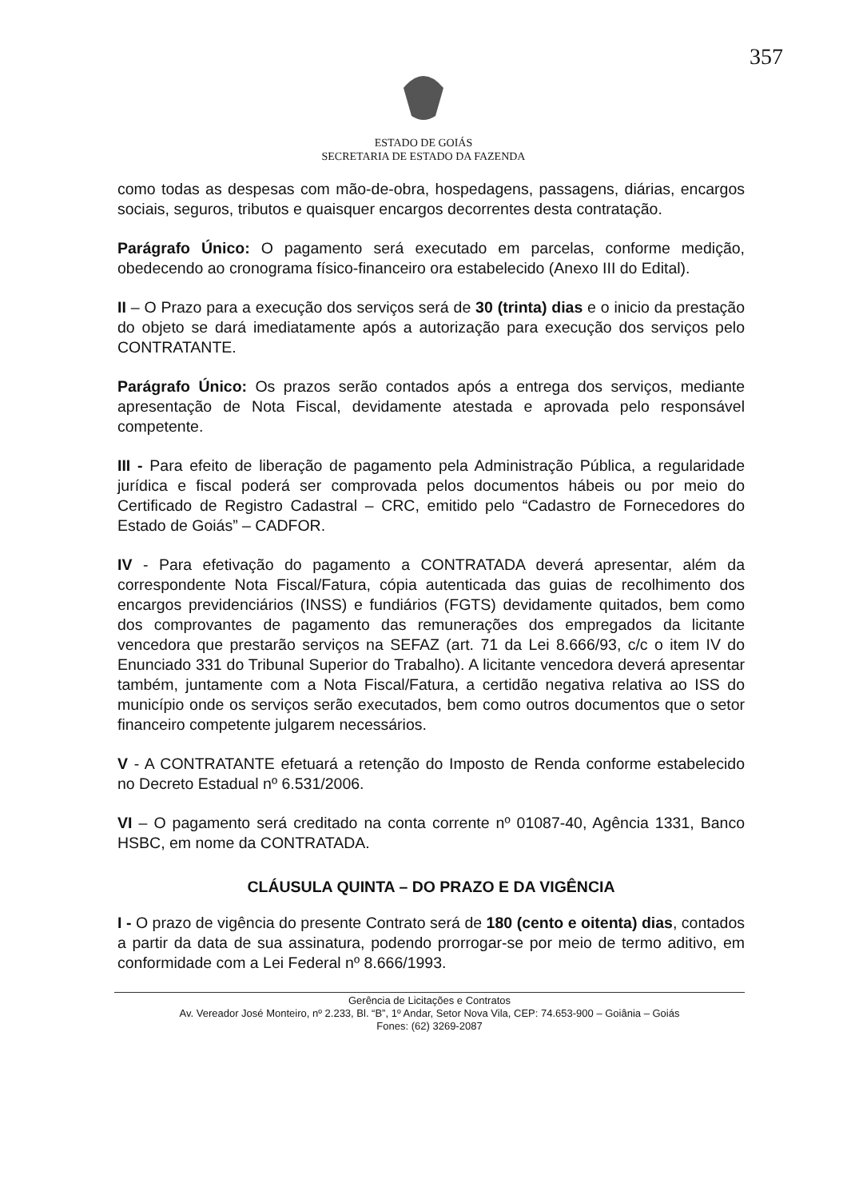357
ESTADO DE GOIÁS
SECRETARIA DE ESTADO DA FAZENDA
como todas as despesas com mão-de-obra, hospedagens, passagens, diárias, encargos sociais, seguros, tributos e quaisquer encargos decorrentes desta contratação.
Parágrafo Único: O pagamento será executado em parcelas, conforme medição, obedecendo ao cronograma físico-financeiro ora estabelecido (Anexo III do Edital).
II – O Prazo para a execução dos serviços será de 30 (trinta) dias e o inicio da prestação do objeto se dará imediatamente após a autorização para execução dos serviços pelo CONTRATANTE.
Parágrafo Único: Os prazos serão contados após a entrega dos serviços, mediante apresentação de Nota Fiscal, devidamente atestada e aprovada pelo responsável competente.
III - Para efeito de liberação de pagamento pela Administração Pública, a regularidade jurídica e fiscal poderá ser comprovada pelos documentos hábeis ou por meio do Certificado de Registro Cadastral – CRC, emitido pelo “Cadastro de Fornecedores do Estado de Goiás” – CADFOR.
IV - Para efetivação do pagamento a CONTRATADA deverá apresentar, além da correspondente Nota Fiscal/Fatura, cópia autenticada das guias de recolhimento dos encargos previdenciários (INSS) e fundiários (FGTS) devidamente quitados, bem como dos comprovantes de pagamento das remunerações dos empregados da licitante vencedora que prestarão serviços na SEFAZ (art. 71 da Lei 8.666/93, c/c o item IV do Enunciado 331 do Tribunal Superior do Trabalho). A licitante vencedora deverá apresentar também, juntamente com a Nota Fiscal/Fatura, a certidão negativa relativa ao ISS do município onde os serviços serão executados, bem como outros documentos que o setor financeiro competente julgarem necessários.
V - A CONTRATANTE efetuará a retenção do Imposto de Renda conforme estabelecido no Decreto Estadual nº 6.531/2006.
VI – O pagamento será creditado na conta corrente nº 01087-40, Agência 1331, Banco HSBC, em nome da CONTRATADA.
CLÁUSULA QUINTA – DO PRAZO E DA VIGÊNCIA
I - O prazo de vigência do presente Contrato será de 180 (cento e oitenta) dias, contados a partir da data de sua assinatura, podendo prorrogar-se por meio de termo aditivo, em conformidade com a Lei Federal nº 8.666/1993.
Gerência de Licitações e Contratos
Av. Vereador José Monteiro, nº 2.233, Bl. “B”, 1º Andar, Setor Nova Vila, CEP: 74.653-900 – Goiânia – Goiás
Fones: (62) 3269-2087